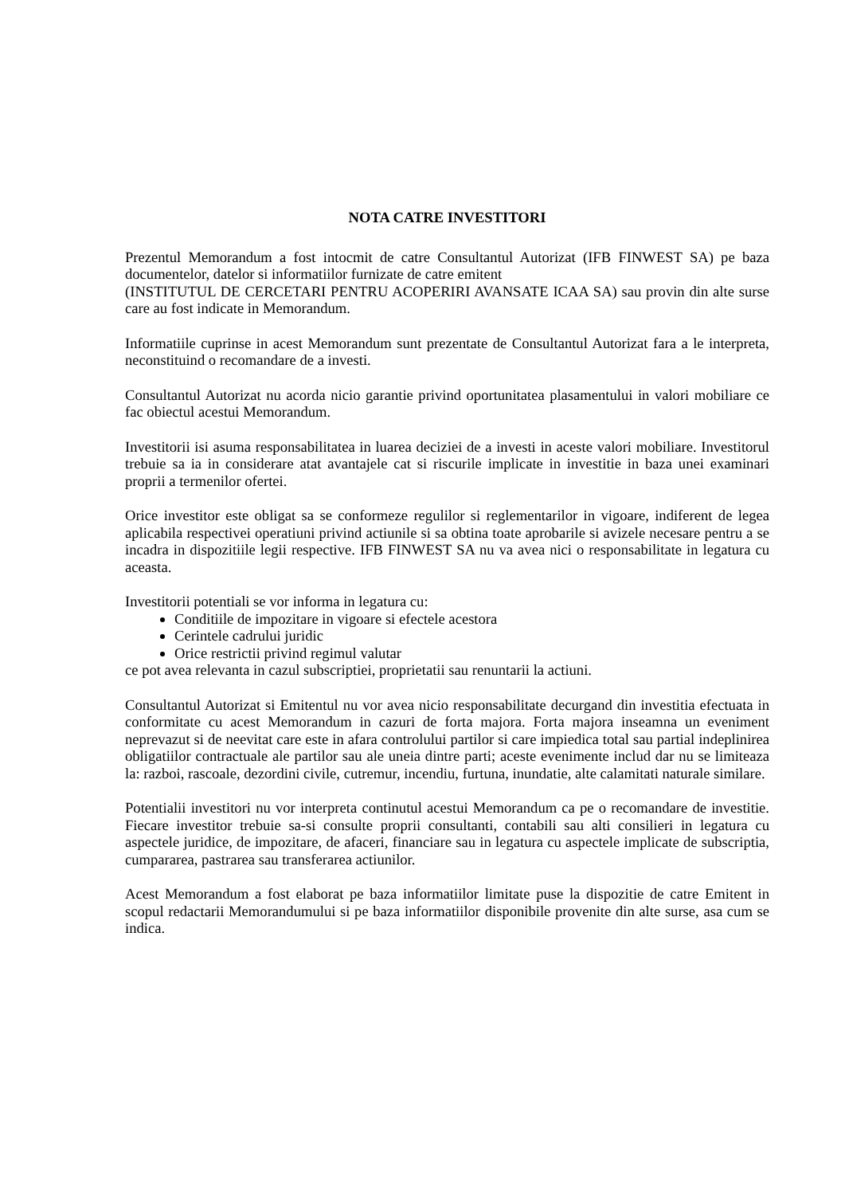NOTA CATRE INVESTITORI
Prezentul Memorandum a fost intocmit de catre Consultantul Autorizat (IFB FINWEST SA) pe baza documentelor, datelor si informatiilor furnizate de catre emitent
(INSTITUTUL DE CERCETARI PENTRU ACOPERIRI AVANSATE ICAA SA) sau provin din alte surse care au fost indicate in Memorandum.
Informatiile cuprinse in acest Memorandum sunt prezentate de Consultantul Autorizat fara a le interpreta, neconstituind o recomandare de a investi.
Consultantul Autorizat nu acorda nicio garantie privind oportunitatea plasamentului in valori mobiliare ce fac obiectul acestui Memorandum.
Investitorii isi asuma responsabilitatea in luarea deciziei de a investi in aceste valori mobiliare. Investitorul trebuie sa ia in considerare atat avantajele cat si riscurile implicate in investitie in baza unei examinari proprii a termenilor ofertei.
Orice investitor este obligat sa se conformeze regulilor si reglementarilor in vigoare, indiferent de legea aplicabila respectivei operatiuni privind actiunile si sa obtina toate aprobarile si avizele necesare pentru a se incadra in dispozitiile legii respective. IFB FINWEST SA nu va avea nici o responsabilitate in legatura cu aceasta.
Investitorii potentiali se vor informa in legatura cu:
Conditiile de impozitare in vigoare si efectele acestora
Cerintele cadrului juridic
Orice restrictii privind regimul valutar
ce pot avea relevanta in cazul subscriptiei, proprietatii sau renuntarii la actiuni.
Consultantul Autorizat si Emitentul nu vor avea nicio responsabilitate decurgand din investitia efectuata in conformitate cu acest Memorandum in cazuri de forta majora. Forta majora inseamna un eveniment neprevazut si de neevitat care este in afara controlului partilor si care impiedica total sau partial indeplinirea obligatiilor contractuale ale partilor sau ale uneia dintre parti; aceste evenimente includ dar nu se limiteaza la: razboi, rascoale, dezordini civile, cutremur, incendiu, furtuna, inundatie, alte calamitati naturale similare.
Potentialii investitori nu vor interpreta continutul acestui Memorandum ca pe o recomandare de investitie. Fiecare investitor trebuie sa-si consulte proprii consultanti, contabili sau alti consilieri in legatura cu aspectele juridice, de impozitare, de afaceri, financiare sau in legatura cu aspectele implicate de subscriptia, cumpararea, pastrarea sau transferarea actiunilor.
Acest Memorandum a fost elaborat pe baza informatiilor limitate puse la dispozitie de catre Emitent in scopul redactarii Memorandumului si pe baza informatiilor disponibile provenite din alte surse, asa cum se indica.